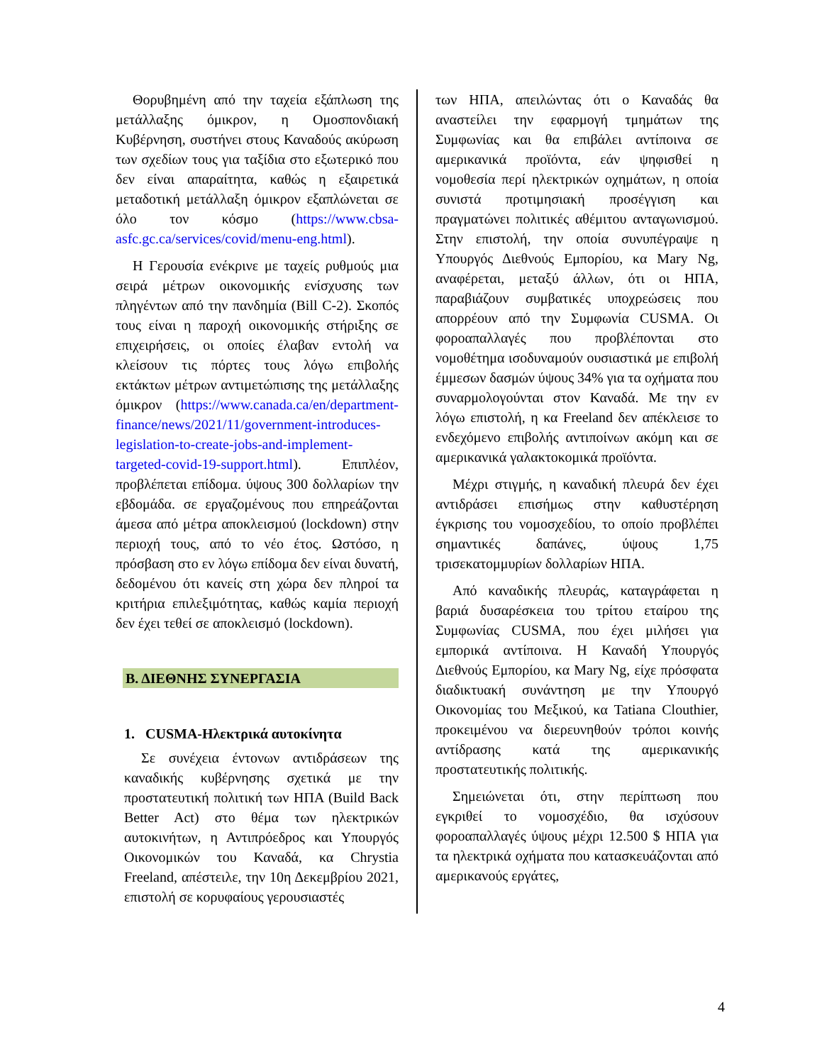Θορυβημένη από την ταχεία εξάπλωση της μετάλλαξης όμικρον, η Ομοσπονδιακή Κυβέρνηση, συστήνει στους Καναδούς ακύρωση των σχεδίων τους για ταξίδια στο εξωτερικό που δεν είναι απαραίτητα, καθώς η εξαιρετικά μεταδοτική μετάλλαξη όμικρον εξαπλώνεται σε όλο τον κόσμο (https://www.cbsa-asfc.gc.ca/services/covid/menu-eng.html).
Η Γερουσία ενέκρινε με ταχείς ρυθμούς μια σειρά μέτρων οικονομικής ενίσχυσης των πληγέντων από την πανδημία (Bill C-2). Σκοπός τους είναι η παροχή οικονομικής στήριξης σε επιχειρήσεις, οι οποίες έλαβαν εντολή να κλείσουν τις πόρτες τους λόγω επιβολής εκτάκτων μέτρων αντιμετώπισης της μετάλλαξης όμικρον (https://www.canada.ca/en/department-finance/news/2021/11/government-introduces-legislation-to-create-jobs-and-implement-targeted-covid-19-support.html). Επιπλέον, προβλέπεται επίδομα. ύψους 300 δολλαρίων την εβδομάδα. σε εργαζομένους που επηρεάζονται άμεσα από μέτρα αποκλεισμού (lockdown) στην περιοχή τους, από το νέο έτος. Ωστόσο, η πρόσβαση στο εν λόγω επίδομα δεν είναι δυνατή, δεδομένου ότι κανείς στη χώρα δεν πληροί τα κριτήρια επιλεξιμότητας, καθώς καμία περιοχή δεν έχει τεθεί σε αποκλεισμό (lockdown).
Β. ΔΙΕΘΝΗΣ ΣΥΝΕΡΓΑΣΙΑ
1. CUSMA-Ηλεκτρικά αυτοκίνητα
Σε συνέχεια έντονων αντιδράσεων της καναδικής κυβέρνησης σχετικά με την προστατευτική πολιτική των ΗΠΑ (Build Back Better Act) στο θέμα των ηλεκτρικών αυτοκινήτων, η Αντιπρόεδρος και Υπουργός Οικονομικών του Καναδά, κα Chrystia Freeland, απέστειλε, την 10η Δεκεμβρίου 2021, επιστολή σε κορυφαίους γερουσιαστές
των ΗΠΑ, απειλώντας ότι ο Καναδάς θα αναστείλει την εφαρμογή τμημάτων της Συμφωνίας και θα επιβάλει αντίποινα σε αμερικανικά προϊόντα, εάν ψηφισθεί η νομοθεσία περί ηλεκτρικών οχημάτων, η οποία συνιστά προτιμησιακή προσέγγιση και πραγματώνει πολιτικές αθέμιτου ανταγωνισμού. Στην επιστολή, την οποία συνυπέγραψε η Υπουργός Διεθνούς Εμπορίου, κα Mary Ng, αναφέρεται, μεταξύ άλλων, ότι οι ΗΠΑ, παραβιάζουν συμβατικές υποχρεώσεις που απορρέουν από την Συμφωνία CUSMA. Οι φοροαπαλλαγές που προβλέπονται στο νομοθέτημα ισοδυναμούν ουσιαστικά με επιβολή έμμεσων δασμών ύψους 34% για τα οχήματα που συναρμολογούνται στον Καναδά. Με την εν λόγω επιστολή, η κα Freeland δεν απέκλεισε το ενδεχόμενο επιβολής αντιποίνων ακόμη και σε αμερικανικά γαλακτοκομικά προϊόντα.
Μέχρι στιγμής, η καναδική πλευρά δεν έχει αντιδράσει επισήμως στην καθυστέρηση έγκρισης του νομοσχεδίου, το οποίο προβλέπει σημαντικές δαπάνες, ύψους 1,75 τρισεκατομμυρίων δολλαρίων ΗΠΑ.
Από καναδικής πλευράς, καταγράφεται η βαριά δυσαρέσκεια του τρίτου εταίρου της Συμφωνίας CUSMA, που έχει μιλήσει για εμπορικά αντίποινα. Η Καναδή Υπουργός Διεθνούς Εμπορίου, κα Mary Ng, είχε πρόσφατα διαδικτυακή συνάντηση με την Υπουργό Οικονομίας του Μεξικού, κα Tatiana Clouthier, προκειμένου να διερευνηθούν τρόποι κοινής αντίδρασης κατά της αμερικανικής προστατευτικής πολιτικής.
Σημειώνεται ότι, στην περίπτωση που εγκριθεί το νομοσχέδιο, θα ισχύσουν φοροαπαλλαγές ύψους μέχρι 12.500 $ ΗΠΑ για τα ηλεκτρικά οχήματα που κατασκευάζονται από αμερικανούς εργάτες,
4